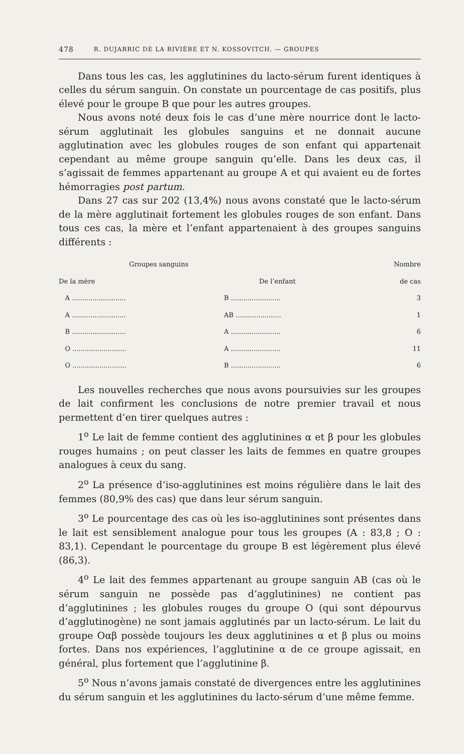478 R. DUJARRIC DE LA RIVIÈRE ET N. KOSSOVITCH. — GROUPES
Dans tous les cas, les agglutinines du lacto-sérum furent identiques à celles du sérum sanguin. On constate un pourcentage de cas positifs, plus élevé pour le groupe B que pour les autres groupes.
Nous avons noté deux fois le cas d’une mère nourrice dont le lacto-sérum agglutinait les globules sanguins et ne donnait aucune agglutination avec les globules rouges de son enfant qui appartenait cependant au même groupe sanguin qu’elle. Dans les deux cas, il s’agissait de femmes appartenant au groupe A et qui avaient eu de fortes hémorragies post partum.
Dans 27 cas sur 202 (13,4%) nous avons constaté que le lacto-sérum de la mère agglutinait fortement les globules rouges de son enfant. Dans tous ces cas, la mère et l’enfant appartenaient à des groupes sanguins différents :
| Groupes sanguins | | Nombre |
| --- | --- | --- |
| De la mère | De l’enfant | de cas |
| A .......................... | B ........................ | 3 |
| A .......................... | AB ...................... | 1 |
| B .......................... | A ........................ | 6 |
| O .......................... | A ........................ | 11 |
| O .......................... | B ........................ | 6 |
Les nouvelles recherches que nous avons poursuivies sur les groupes de lait confirment les conclusions de notre premier travail et nous permettent d’en tirer quelques autres :
1<sup>o</sup> Le lait de femme contient des agglutinines α et β pour les globules rouges humains ; on peut classer les laits de femmes en quatre groupes analogues à ceux du sang.
2<sup>o</sup> La présence d’iso-agglutinines est moins régulière dans le lait des femmes (80,9% des cas) que dans leur sérum sanguin.
3<sup>o</sup> Le pourcentage des cas où les iso-agglutinines sont présentes dans le lait est sensiblement analogue pour tous les groupes (A : 83,8 ; O : 83,1). Cependant le pourcentage du groupe B est légèrement plus élevé (86,3).
4<sup>o</sup> Le lait des femmes appartenant au groupe sanguin AB (cas où le sérum sanguin ne possède pas d’agglutinines) ne contient pas d’agglutinines ; les globules rouges du groupe O (qui sont dépourvus d’agglutinogène) ne sont jamais agglutinés par un lacto-sérum. Le lait du groupe Oαβ possède toujours les deux agglutinines α et β plus ou moins fortes. Dans nos expériences, l’agglutinine α de ce groupe agissait, en général, plus fortement que l’agglutinine β.
5<sup>o</sup> Nous n’avons jamais constaté de divergences entre les agglutinines du sérum sanguin et les agglutinines du lacto-sérum d’une même femme.